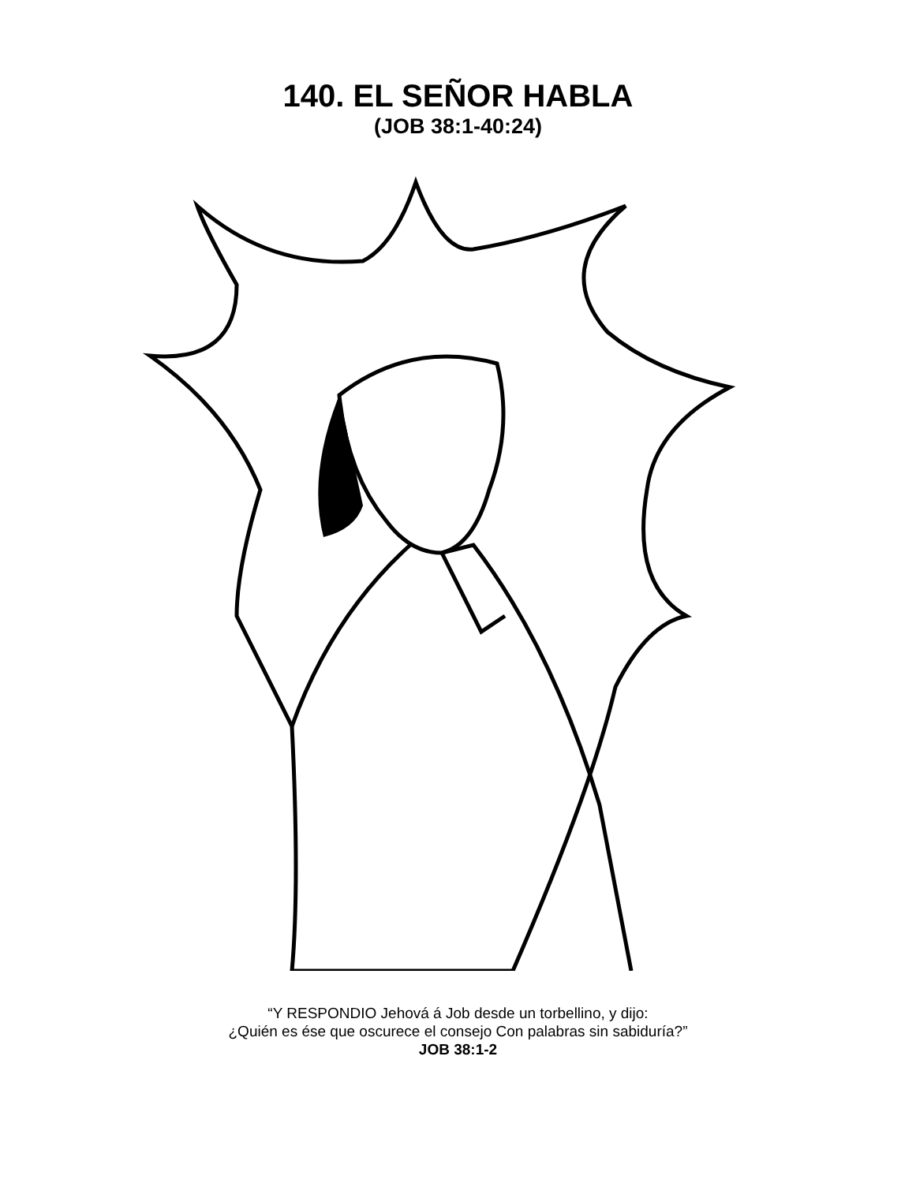140. EL SEÑOR HABLA
(JOB 38:1-40:24)
“Y RESPONDIO Jehová á Job desde un torbellino, y dijo:
¿Quién es ése que oscurece el consejo Con palabras sin sabiduría?”
JOB 38:1-2